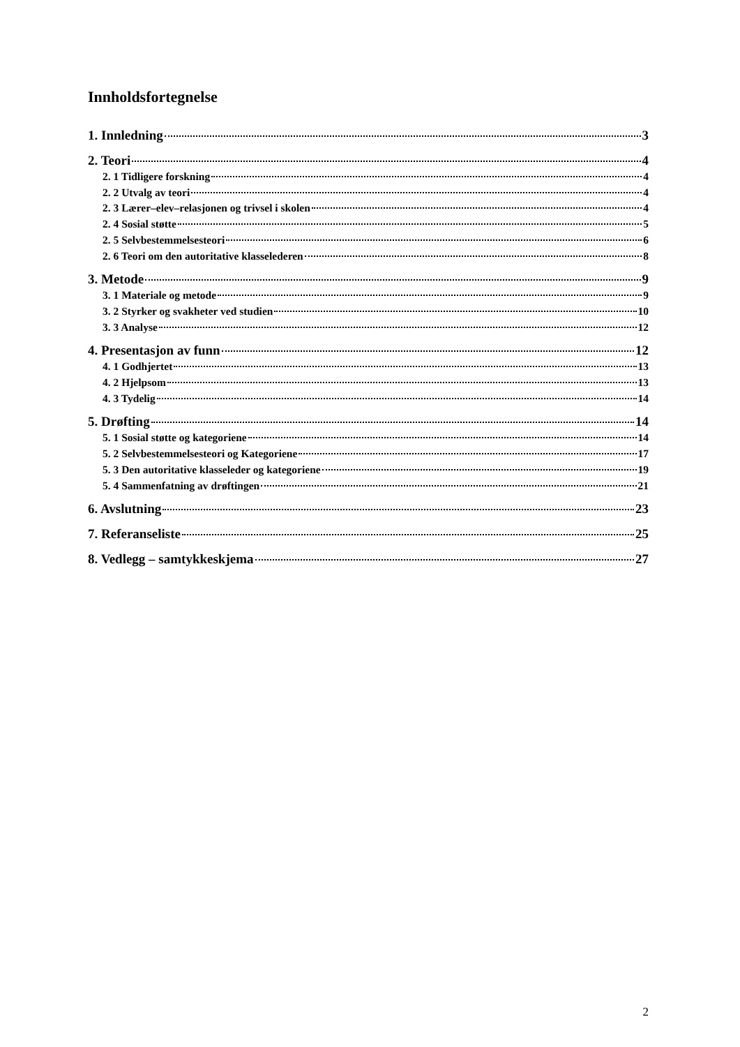Innholdsfortegnelse
1. Innledning 3
2. Teori 4
2. 1 Tidligere forskning 4
2. 2 Utvalg av teori 4
2. 3 Lærer–elev–relasjonen og trivsel i skolen 4
2. 4 Sosial støtte 5
2. 5 Selvbestemmelsesteori 6
2. 6 Teori om den autoritative klasselederen 8
3. Metode 9
3. 1 Materiale og metode 9
3. 2 Styrker og svakheter ved studien 10
3. 3 Analyse 12
4. Presentasjon av funn 12
4. 1 Godhjertet 13
4. 2 Hjelpsom 13
4. 3 Tydelig 14
5. Drøfting 14
5. 1 Sosial støtte og kategoriene 14
5. 2 Selvbestemmelsesteori og Kategoriene 17
5. 3 Den autoritative klasseleder og kategoriene 19
5. 4 Sammenfatning av drøftingen 21
6. Avslutning 23
7. Referanseliste 25
8. Vedlegg – samtykkeskjema 27
2